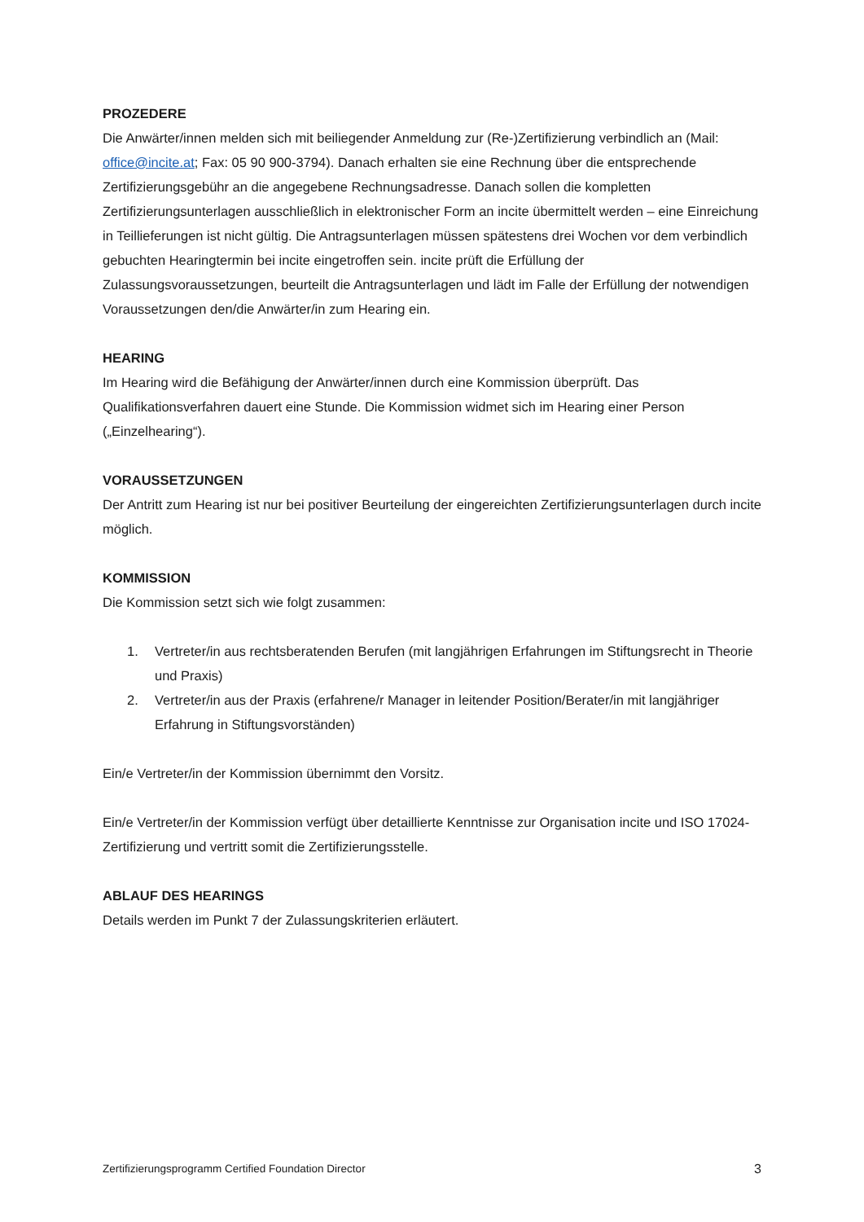PROZEDERE
Die Anwärter/innen melden sich mit beiliegender Anmeldung zur (Re-)Zertifizierung verbindlich an (Mail: office@incite.at; Fax: 05 90 900-3794). Danach erhalten sie eine Rechnung über die entsprechende Zertifizierungsgebühr an die angegebene Rechnungsadresse. Danach sollen die kompletten Zertifizierungsunterlagen ausschließlich in elektronischer Form an incite übermittelt werden – eine Einreichung in Teillieferungen ist nicht gültig. Die Antragsunterlagen müssen spätestens drei Wochen vor dem verbindlich gebuchten Hearingtermin bei incite eingetroffen sein. incite prüft die Erfüllung der Zulassungsvoraussetzungen, beurteilt die Antragsunterlagen und lädt im Falle der Erfüllung der notwendigen Voraussetzungen den/die Anwärter/in zum Hearing ein.
HEARING
Im Hearing wird die Befähigung der Anwärter/innen durch eine Kommission überprüft. Das Qualifikationsverfahren dauert eine Stunde. Die Kommission widmet sich im Hearing einer Person („Einzelhearing“).
VORAUSSETZUNGEN
Der Antritt zum Hearing ist nur bei positiver Beurteilung der eingereichten Zertifizierungsunterlagen durch incite möglich.
KOMMISSION
Die Kommission setzt sich wie folgt zusammen:
1. Vertreter/in aus rechtsberatenden Berufen (mit langjährigen Erfahrungen im Stiftungsrecht in Theorie und Praxis)
2. Vertreter/in aus der Praxis (erfahrene/r Manager in leitender Position/Berater/in mit langjähriger Erfahrung in Stiftungsvorständen)
Ein/e Vertreter/in der Kommission übernimmt den Vorsitz.
Ein/e Vertreter/in der Kommission verfügt über detaillierte Kenntnisse zur Organisation incite und ISO 17024-Zertifizierung und vertritt somit die Zertifizierungsstelle.
ABLAUF DES HEARINGS
Details werden im Punkt 7 der Zulassungskriterien erläutert.
Zertifizierungsprogramm Certified Foundation Director 3